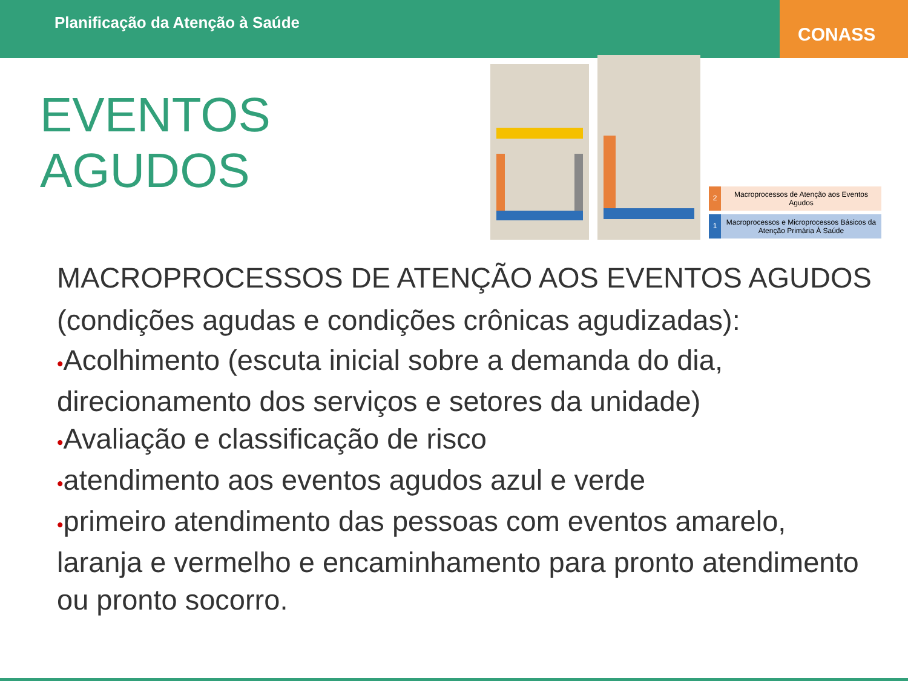Planificação da Atenção à Saúde
CONASS
EVENTOS AGUDOS
2
Macroprocessos de Atenção aos Eventos Agudos
1
Macroprocessos e Microprocessos Básicos da Atenção Primária À Saúde
MACROPROCESSOS DE ATENÇÃO AOS EVENTOS AGUDOS (condições agudas e condições crônicas agudizadas):
•Acolhimento (escuta inicial sobre a demanda do dia, direcionamento dos serviços e setores da unidade)
•Avaliação e classificação de risco
•atendimento aos eventos agudos azul e verde
•primeiro atendimento das pessoas com eventos amarelo, laranja e vermelho e encaminhamento para pronto atendimento ou pronto socorro.